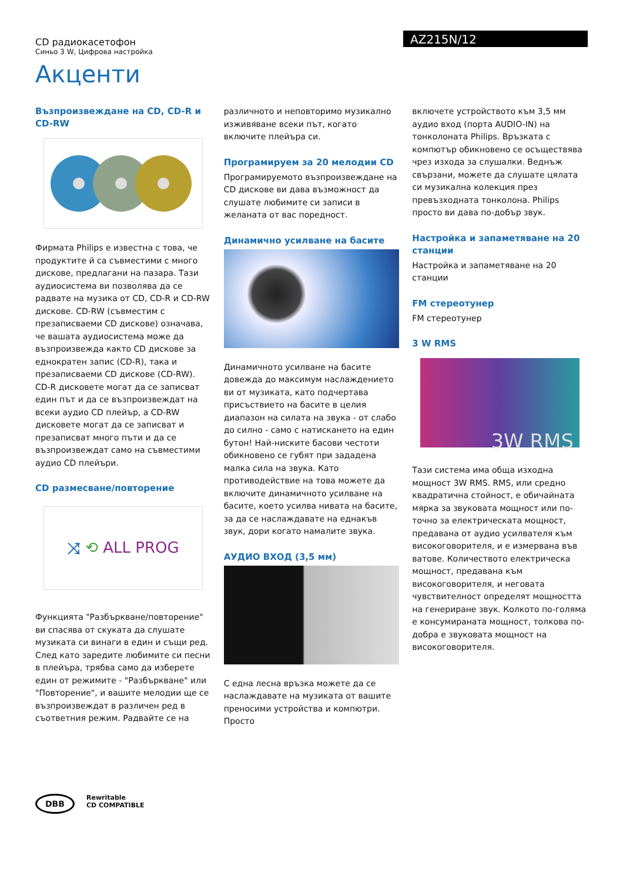CD радиокасетофон
Синьо 3 W, Цифрова настройка
AZ215N/12
Акценти
Възпроизвеждане на CD, CD-R и CD-RW
Фирмата Philips е известна с това, че продуктите й са съвместими с много дискове, предлагани на пазара. Тази аудиосистема ви позволява да се радвате на музика от CD, CD-R и CD-RW дискове. CD-RW (съвместим с презаписваеми CD дискове) означава, че вашата аудиосистема може да възпроизвежда както CD дискове за еднократен запис (CD-R), така и презаписваеми CD дискове (CD-RW). CD-R дисковете могат да се записват един път и да се възпроизвеждат на всеки аудио CD плейър, а CD-RW дисковете могат да се записват и презаписват много пъти и да се възпроизвеждат само на съвместими аудио CD плейъри.
CD размесване/повторение
⤨ ⟲ ALL PROG
Функцията "Разбъркване/повторение" ви спасява от скуката да слушате музиката си винаги в един и същи ред. След като заредите любимите си песни в плейъра, трябва само да изберете един от режимите - "Разбъркване" или "Повторение", и вашите мелодии ще се възпроизвеждат в различен ред в съответния режим. Радвайте се на
различното и неповторимо музикално изживяване всеки път, когато включите плейъра си.
Програмируем за 20 мелодии CD
Програмируемото възпроизвеждане на CD дискове ви дава възможност да слушате любимите си записи в желаната от вас поредност.
Динамично усилване на басите
Динамичното усилване на басите довежда до максимум наслаждението ви от музиката, като подчертава присъствието на басите в целия диапазон на силата на звука - от слабо до силно - само с натискането на един бутон! Най-ниските басови честоти обикновено се губят при зададена малка сила на звука. Като противодействие на това можете да включите динамичното усилване на басите, което усилва нивата на басите, за да се наслаждавате на еднакъв звук, дори когато намалите звука.
АУДИО ВХОД (3,5 мм)
С една лесна връзка можете да се наслаждавате на музиката от вашите преносими устройства и компютри. Просто
включете устройството към 3,5 мм аудио вход (порта AUDIO-IN) на тонколоната Philips. Връзката с компютър обикновено се осъществява чрез изхода за слушалки. Веднъж свързани, можете да слушате цялата си музикална колекция през превъзходната тонколона. Philips просто ви дава по-добър звук.
Настройка и запаметяване на 20 станции
Настройка и запаметяване на 20 станции
FM стереотунер
FM стереотунер
3 W RMS
3W RMS
Тази система има обща изходна мощност 3W RMS. RMS, или средно квадратична стойност, е обичайната мярка за звуковата мощност или по-точно за електрическата мощност, предавана от аудио усилвателя към високоговорителя, и е измервана във ватове. Количеството електрическа мощност, предавана към високоговорителя, и неговата чувствителност определят мощността на генериране звук. Колкото по-голяма е консумираната мощност, толкова по-добра е звуковата мощност на високоговорителя.
DBB
Rewritable
CD COMPATIBLE